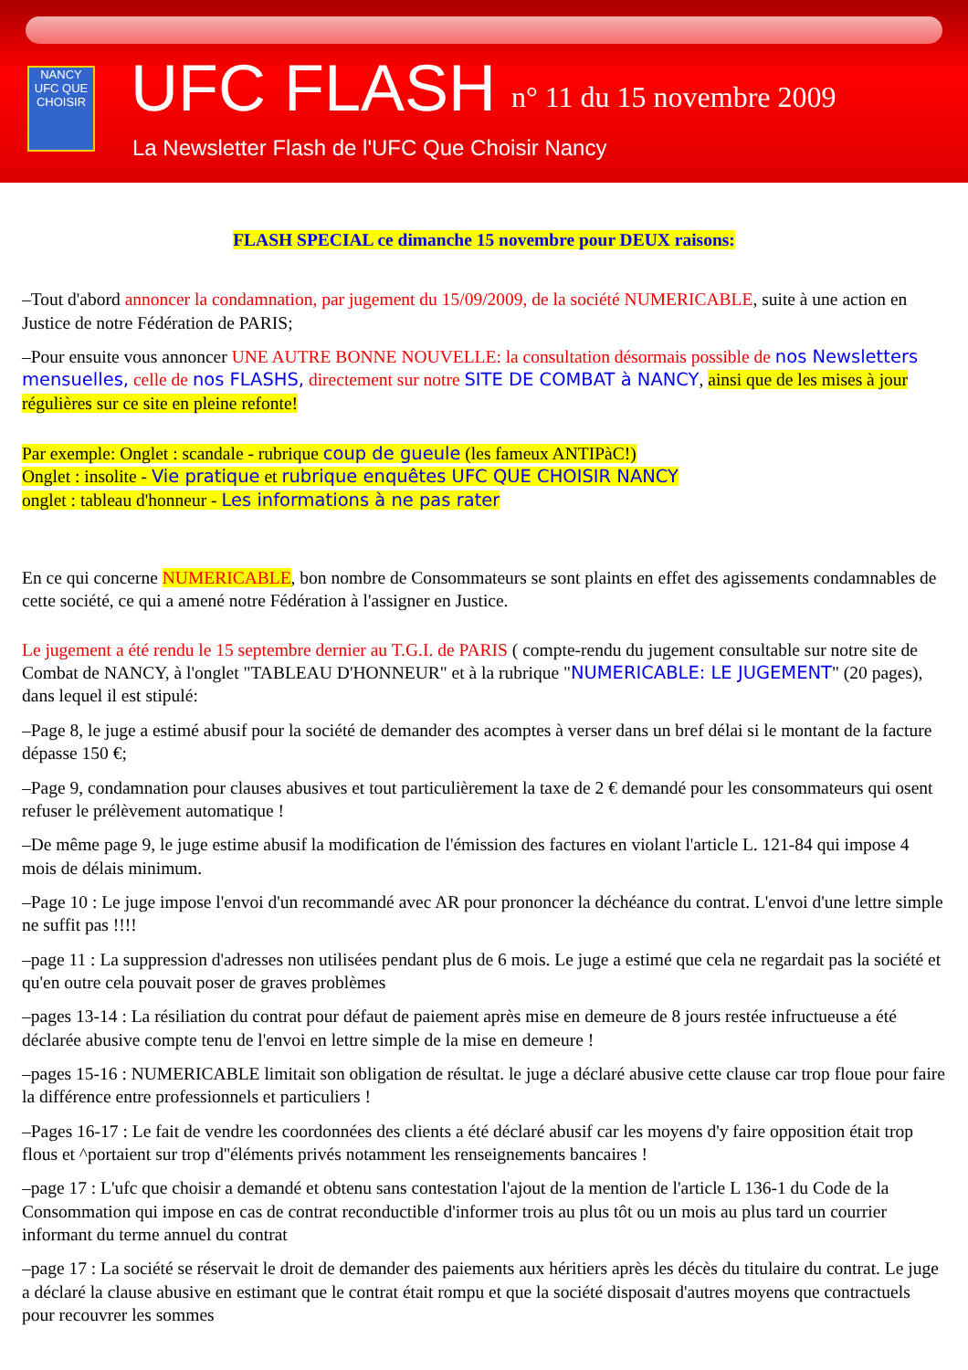NANCY UFC QUE CHOISIR
UFC FLASH n° 11 du 15 novembre 2009
La Newsletter Flash de l'UFC Que Choisir Nancy
FLASH SPECIAL ce dimanche 15 novembre pour DEUX raisons:
–Tout d'abord annoncer la condamnation, par jugement du 15/09/2009, de la société NUMERICABLE, suite à une action en Justice de notre Fédération de PARIS;
–Pour ensuite vous annoncer UNE AUTRE BONNE NOUVELLE: la consultation désormais possible de nos Newsletters mensuelles, celle de nos FLASHS, directement sur notre SITE DE COMBAT à NANCY, ainsi que de les mises à jour régulières sur ce site en pleine refonte!
Par exemple: Onglet : scandale - rubrique coup de gueule (les fameux ANTIPàC!)
Onglet : insolite - Vie pratique et rubrique enquêtes UFC QUE CHOISIR NANCY
onglet : tableau d'honneur - Les informations à ne pas rater
En ce qui concerne NUMERICABLE, bon nombre de Consommateurs se sont plaints en effet des agissements condamnables de cette société, ce qui a amené notre Fédération à l'assigner en Justice.
Le jugement a été rendu le 15 septembre dernier au T.G.I. de PARIS ( compte-rendu du jugement consultable sur notre site de Combat de NANCY, à l'onglet "TABLEAU D'HONNEUR" et à la rubrique "NUMERICABLE: LE JUGEMENT" (20 pages), dans lequel il est stipulé:
–Page 8, le juge a estimé abusif pour la société de demander des acomptes à verser dans un bref délai si le montant de la facture dépasse 150 €;
–Page 9, condamnation pour clauses abusives et tout particulièrement la taxe de 2 € demandé pour les consommateurs qui osent refuser le prélèvement automatique !
–De même page 9, le juge estime abusif la modification de l'émission des factures en violant l'article L. 121-84 qui impose 4 mois de délais minimum.
–Page 10 : Le juge impose l'envoi d'un recommandé avec AR pour prononcer la déchéance du contrat. L'envoi d'une lettre simple ne suffit pas !!!!
–page 11 : La suppression d'adresses non utilisées pendant plus de 6 mois. Le juge a estimé que cela ne regardait pas la société et qu'en outre cela pouvait poser de graves problèmes
–pages 13-14 : La résiliation du contrat pour défaut de paiement après mise en demeure de 8 jours restée infructueuse a été déclarée abusive compte tenu de l'envoi en lettre simple de la mise en demeure !
–pages 15-16 : NUMERICABLE limitait son obligation de résultat. le juge a déclaré abusive cette clause car trop floue pour faire la différence entre professionnels et particuliers !
–Pages 16-17 : Le fait de vendre les coordonnées des clients a été déclaré abusif car les moyens d'y faire opposition était trop flous et ^portaient sur trop d''éléments privés notamment les renseignements bancaires !
–page 17 : L'ufc que choisir a demandé et obtenu sans contestation l'ajout de la mention de l'article L 136-1 du Code de la Consommation qui impose en cas de contrat reconductible d'informer trois au plus tôt ou un mois au plus tard un courrier informant du terme annuel du contrat
–page 17 : La société se réservait le droit de demander des paiements aux héritiers après les décès du titulaire du contrat. Le juge a déclaré la clause abusive en estimant que le contrat était rompu et que la société disposait d'autres moyens que contractuels pour recouvrer les sommes